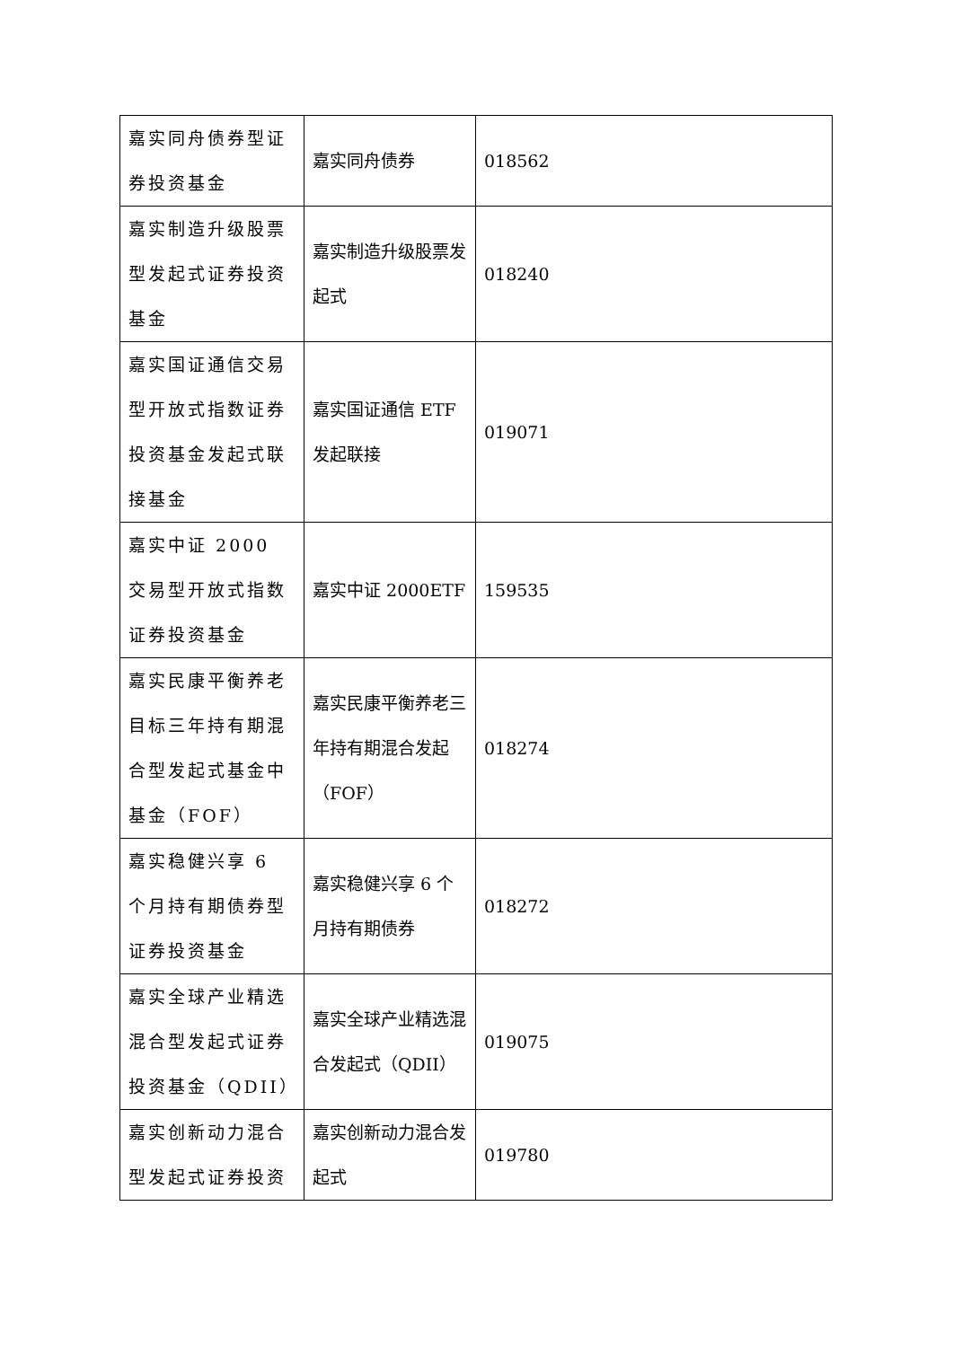| 嘉实同舟债券型证券投资基金 | 嘉实同舟债券 | 018562 |
| 嘉实制造升级股票型发起式证券投资基金 | 嘉实制造升级股票发起式 | 018240 |
| 嘉实国证通信交易型开放式指数证券投资基金发起式联接基金 | 嘉实国证通信 ETF 发起联接 | 019071 |
| 嘉实中证 2000 交易型开放式指数证券投资基金 | 嘉实中证 2000ETF | 159535 |
| 嘉实民康平衡养老目标三年持有期混合型发起式基金中基金（FOF） | 嘉实民康平衡养老三年持有期混合发起（FOF） | 018274 |
| 嘉实稳健兴享 6 个月持有期债券型证券投资基金 | 嘉实稳健兴享 6 个月持有期债券 | 018272 |
| 嘉实全球产业精选混合型发起式证券投资基金（QDII） | 嘉实全球产业精选混合发起式（QDII） | 019075 |
| 嘉实创新动力混合型发起式证券投资 | 嘉实创新动力混合发起式 | 019780 |